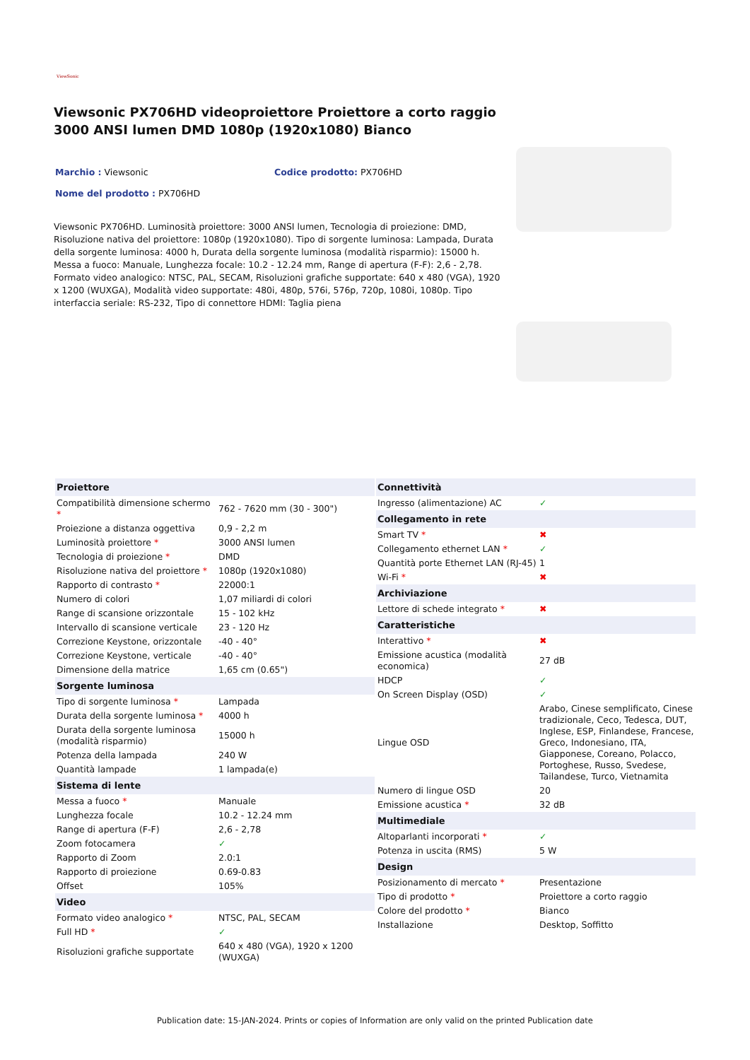ViewSonic
Viewsonic PX706HD videoproiettore Proiettore a corto raggio 3000 ANSI lumen DMD 1080p (1920x1080) Bianco
Marchio : Viewsonic Codice prodotto: PX706HD
Nome del prodotto : PX706HD
Viewsonic PX706HD. Luminosità proiettore: 3000 ANSI lumen, Tecnologia di proiezione: DMD, Risoluzione nativa del proiettore: 1080p (1920x1080). Tipo di sorgente luminosa: Lampada, Durata della sorgente luminosa: 4000 h, Durata della sorgente luminosa (modalità risparmio): 15000 h. Messa a fuoco: Manuale, Lunghezza focale: 10.2 - 12.24 mm, Range di apertura (F-F): 2,6 - 2,78. Formato video analogico: NTSC, PAL, SECAM, Risoluzioni grafiche supportate: 640 x 480 (VGA), 1920 x 1200 (WUXGA), Modalità video supportate: 480i, 480p, 576i, 576p, 720p, 1080i, 1080p. Tipo interfaccia seriale: RS-232, Tipo di connettore HDMI: Taglia piena
| Proiettore | |
| --- | --- |
| Compatibilità dimensione schermo * | 762 - 7620 mm (30 - 300") |
| Proiezione a distanza oggettiva | 0,9 - 2,2 m |
| Luminosità proiettore * | 3000 ANSI lumen |
| Tecnologia di proiezione * | DMD |
| Risoluzione nativa del proiettore * | 1080p (1920x1080) |
| Rapporto di contrasto * | 22000:1 |
| Numero di colori | 1,07 miliardi di colori |
| Range di scansione orizzontale | 15 - 102 kHz |
| Intervallo di scansione verticale | 23 - 120 Hz |
| Correzione Keystone, orizzontale | -40 - 40° |
| Correzione Keystone, verticale | -40 - 40° |
| Dimensione della matrice | 1,65 cm (0.65") |
| Sorgente luminosa | |
| Tipo di sorgente luminosa * | Lampada |
| Durata della sorgente luminosa * | 4000 h |
| Durata della sorgente luminosa (modalità risparmio) | 15000 h |
| Potenza della lampada | 240 W |
| Quantità lampade | 1 lampada(e) |
| Sistema di lente | |
| Messa a fuoco * | Manuale |
| Lunghezza focale | 10.2 - 12.24 mm |
| Range di apertura (F-F) | 2,6 - 2,78 |
| Zoom fotocamera | ✓ |
| Rapporto di Zoom | 2.0:1 |
| Rapporto di proiezione | 0.69-0.83 |
| Offset | 105% |
| Video | |
| Formato video analogico * | NTSC, PAL, SECAM |
| Full HD * | ✓ |
| Risoluzioni grafiche supportate | 640 x 480 (VGA), 1920 x 1200 (WUXGA) |
| Connettività | |
| --- | --- |
| Ingresso (alimentazione) AC | ✓ |
| Collegamento in rete | |
| Smart TV * | ✖ |
| Collegamento ethernet LAN * | ✓ |
| Quantità porte Ethernet LAN (RJ-45) | 1 |
| Wi-Fi * | ✖ |
| Archiviazione | |
| Lettore di schede integrato * | ✖ |
| Caratteristiche | |
| Interattivo * | ✖ |
| Emissione acustica (modalità economica) | 27 dB |
| HDCP | ✓ |
| On Screen Display (OSD) | ✓ |
| Lingue OSD | Arabo, Cinese semplificato, Cinese tradizionale, Ceco, Tedesca, DUT, Inglese, ESP, Finlandese, Francese, Greco, Indonesiano, ITA, Giapponese, Coreano, Polacco, Portoghese, Russo, Svedese, Tailandese, Turco, Vietnamita |
| Numero di lingue OSD | 20 |
| Emissione acustica * | 32 dB |
| Multimediale | |
| Altoparlanti incorporati * | ✓ |
| Potenza in uscita (RMS) | 5 W |
| Design | |
| Posizionamento di mercato * | Presentazione |
| Tipo di prodotto * | Proiettore a corto raggio |
| Colore del prodotto * | Bianco |
| Installazione | Desktop, Soffitto |
Publication date: 15-JAN-2024. Prints or copies of Information are only valid on the printed Publication date